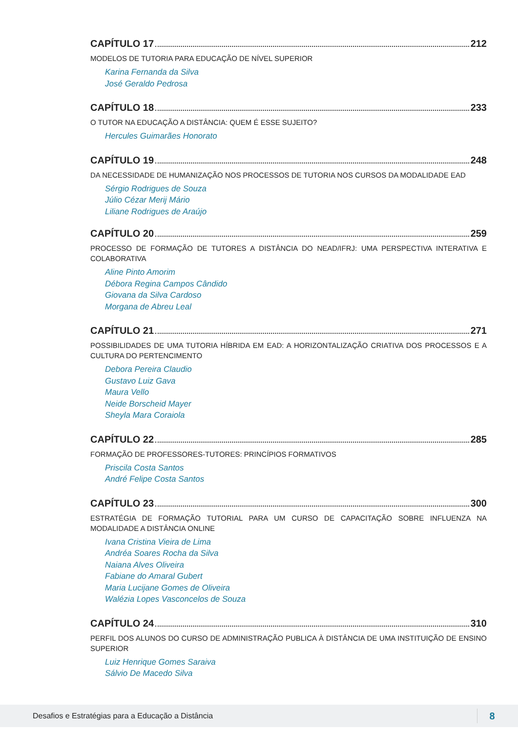CAPÍTULO 17 212
MODELOS DE TUTORIA PARA EDUCAÇÃO DE NÍVEL SUPERIOR
Karina Fernanda da Silva
José Geraldo Pedrosa
CAPÍTULO 18 233
O TUTOR NA EDUCAÇÃO A DISTÂNCIA: QUEM É ESSE SUJEITO?
Hercules Guimarães Honorato
CAPÍTULO 19 248
DA NECESSIDADE DE HUMANIZAÇÃO NOS PROCESSOS DE TUTORIA NOS CURSOS DA MODALIDADE EAD
Sérgio Rodrigues de Souza
Júlio Cézar Merij Mário
Liliane Rodrigues de Araújo
CAPÍTULO 20 259
PROCESSO DE FORMAÇÃO DE TUTORES A DISTÂNCIA DO NEAD/IFRJ: UMA PERSPECTIVA INTERATIVA E COLABORATIVA
Aline Pinto Amorim
Débora Regina Campos Cândido
Giovana da Silva Cardoso
Morgana de Abreu Leal
CAPÍTULO 21 271
POSSIBILIDADES DE UMA TUTORIA HÍBRIDA EM EAD: A HORIZONTALIZAÇÃO CRIATIVA DOS PROCESSOS E A CULTURA DO PERTENCIMENTO
Debora Pereira Claudio
Gustavo Luiz Gava
Maura Vello
Neide Borscheid Mayer
Sheyla Mara Coraiola
CAPÍTULO 22 285
FORMAÇÃO DE PROFESSORES-TUTORES: PRINCÍPIOS FORMATIVOS
Priscila Costa Santos
André Felipe Costa Santos
CAPÍTULO 23 300
ESTRATÉGIA DE FORMAÇÃO TUTORIAL PARA UM CURSO DE CAPACITAÇÃO SOBRE INFLUENZA NA MODALIDADE A DISTÂNCIA ONLINE
Ivana Cristina Vieira de Lima
Andréa Soares Rocha da Silva
Naiana Alves Oliveira
Fabiane do Amaral Gubert
Maria Lucijane Gomes de Oliveira
Walézia Lopes Vasconcelos de Souza
CAPÍTULO 24 310
PERFIL DOS ALUNOS DO CURSO DE ADMINISTRAÇÃO PUBLICA À DISTÂNCIA DE UMA INSTITUIÇÃO DE ENSINO SUPERIOR
Luiz Henrique Gomes Saraiva
Sálvio De Macedo Silva
Desafios e Estratégias para a Educação a Distância 8